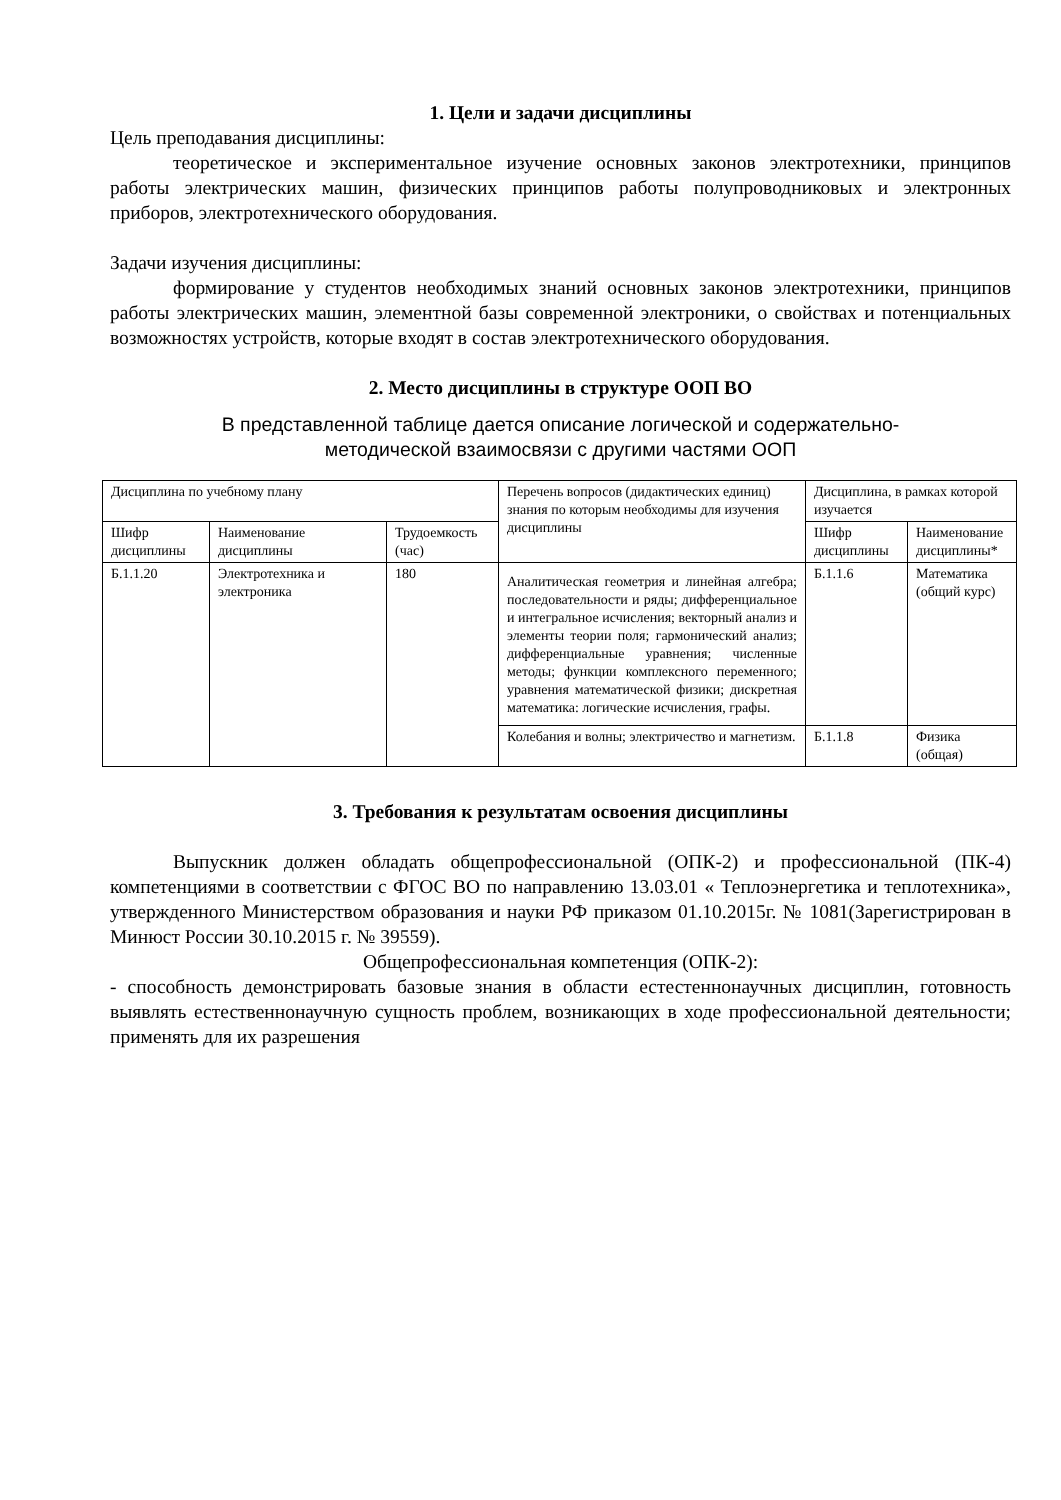1. Цели и задачи дисциплины
Цель преподавания дисциплины:
теоретическое и экспериментальное изучение основных законов электротехники, принципов работы электрических машин, физических принципов работы полупроводниковых и электронных приборов, электротехнического оборудования.
Задачи изучения дисциплины:
формирование у студентов необходимых знаний основных законов электротехники, принципов работы электрических машин, элементной базы современной электроники, о свойствах и потенциальных возможностях устройств, которые входят в состав электротехнического оборудования.
2. Место дисциплины в структуре ООП ВО
В представленной таблице дается описание логической и содержательно-
методической взаимосвязи с другими частями ООП
| Дисциплина по учебному плану | | | Перечень вопросов (дидактических единиц) знания по которым необходимы для изучения дисциплины | Дисциплина, в рамках которой изучается | |
| Шифр дисциплины | Наименование дисциплины | Трудоемкость (час) | | Шифр дисциплины | Наименование дисциплины* |
| Б.1.1.20 | Электротехника и электроника | 180 | Аналитическая геометрия и линейная алгебра; последовательности и ряды; дифференциальное и интегральное исчисления; векторный анализ и элементы теории поля; гармонический анализ; дифференциальные уравнения; численные методы; функции комплексного переменного; уравнения математической физики; дискретная математика: логические исчисления, графы. | Б.1.1.6 | Математика (общий курс) |
| | | | Колебания и волны; электричество и магнетизм. | Б.1.1.8 | Физика (общая) |
3. Требования к результатам освоения дисциплины
Выпускник должен обладать общепрофессиональной (ОПК-2) и профессиональной (ПК-4) компетенциями в соответствии с ФГОС ВО по направлению 13.03.01 « Теплоэнергетика и теплотехника», утвержденного Министерством образования и науки РФ приказом 01.10.2015г. № 1081(Зарегистрирован в Минюст России 30.10.2015 г. № 39559).
Общепрофессиональная компетенция (ОПК-2):
- способность демонстрировать базовые знания в области естестеннонаучных дисциплин, готовность выявлять естественнонаучную сущность проблем, возникающих в ходе профессиональной деятельности; применять для их разрешения